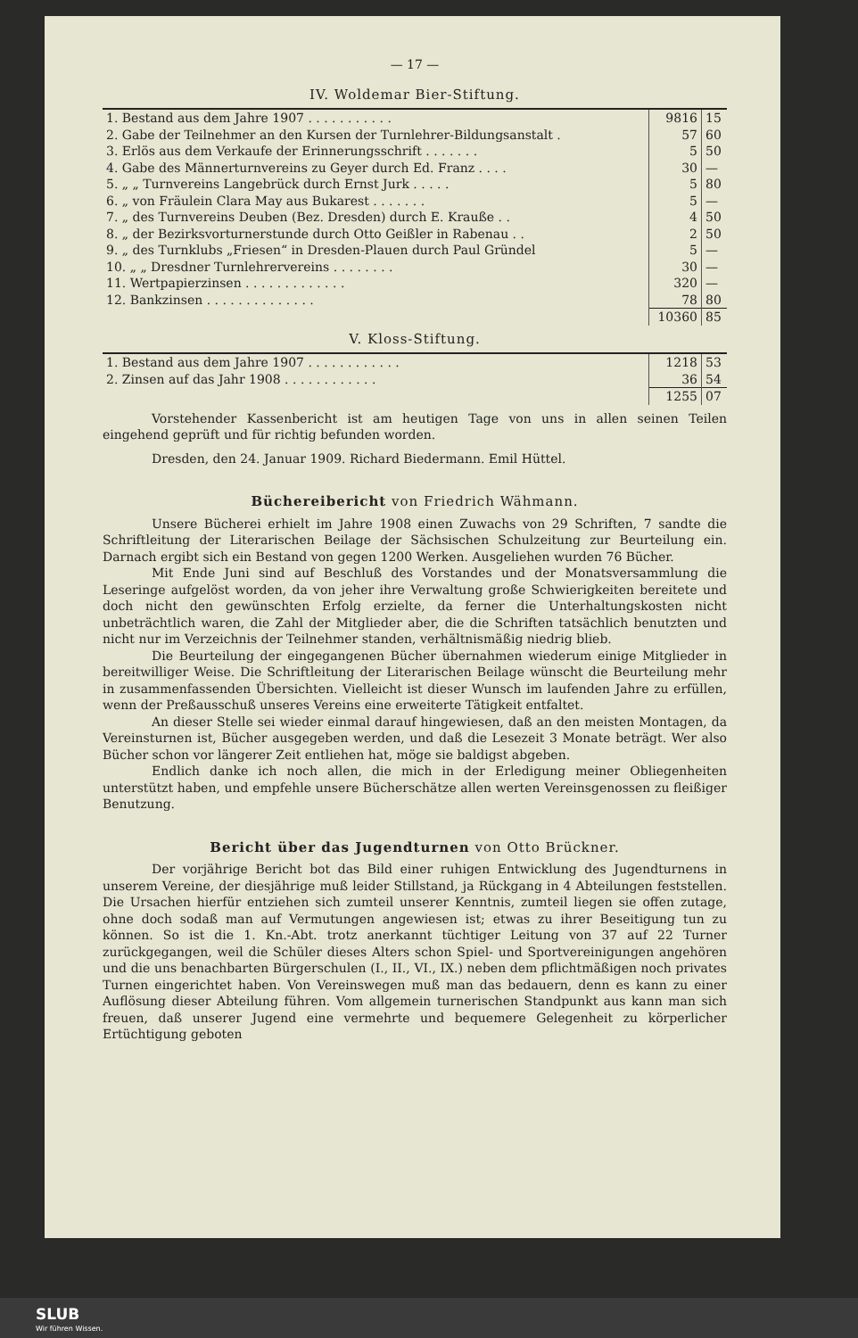— 17 —
IV. Woldemar Bier-Stiftung.
| 1. Bestand aus dem Jahre 1907 . . . . . . . . . . . | 9816 | 15 |
| 2. Gabe der Teilnehmer an den Kursen der Turnlehrer-Bildungsanstalt . | 57 | 60 |
| 3. Erlös aus dem Verkaufe der Erinnerungsschrift . . . . . . . | 5 | 50 |
| 4. Gabe des Männerturnvereins zu Geyer durch Ed. Franz . . . . | 30 | — |
| 5. „ „ Turnvereins Langebrück durch Ernst Jurk . . . . . | 5 | 80 |
| 6. „ von Fräulein Clara May aus Bukarest . . . . . . . | 5 | — |
| 7. „ des Turnvereins Deuben (Bez. Dresden) durch E. Krauße . . | 4 | 50 |
| 8. „ der Bezirksvorturnerstunde durch Otto Geißler in Rabenau . . | 2 | 50 |
| 9. „ des Turnklubs „Friesen“ in Dresden-Plauen durch Paul Gründel | 5 | — |
| 10. „ „ Dresdner Turnlehrervereins . . . . . . . . | 30 | — |
| 11. Wertpapierzinsen . . . . . . . . . . . . . | 320 | — |
| 12. Bankzinsen . . . . . . . . . . . . . . | 78 | 80 |
| | 10360 | 85 |
V. Kloss-Stiftung.
| 1. Bestand aus dem Jahre 1907 . . . . . . . . . . . . | 1218 | 53 |
| 2. Zinsen auf das Jahr 1908 . . . . . . . . . . . . | 36 | 54 |
| | 1255 | 07 |
Vorstehender Kassenbericht ist am heutigen Tage von uns in allen seinen Teilen eingehend geprüft und für richtig befunden worden.
Dresden, den 24. Januar 1909. Richard Biedermann. Emil Hüttel.
Büchereibericht von Friedrich Wähmann.
Unsere Bücherei erhielt im Jahre 1908 einen Zuwachs von 29 Schriften, 7 sandte die Schriftleitung der Literarischen Beilage der Sächsischen Schulzeitung zur Beurteilung ein. Darnach ergibt sich ein Bestand von gegen 1200 Werken. Ausgeliehen wurden 76 Bücher.
Mit Ende Juni sind auf Beschluß des Vorstandes und der Monatsversammlung die Leseringe aufgelöst worden, da von jeher ihre Verwaltung große Schwierigkeiten bereitete und doch nicht den gewünschten Erfolg erzielte, da ferner die Unterhaltungskosten nicht unbeträchtlich waren, die Zahl der Mitglieder aber, die die Schriften tatsächlich benutzten und nicht nur im Verzeichnis der Teilnehmer standen, verhältnismäßig niedrig blieb.
Die Beurteilung der eingegangenen Bücher übernahmen wiederum einige Mitglieder in bereitwilliger Weise. Die Schriftleitung der Literarischen Beilage wünscht die Beurteilung mehr in zusammenfassenden Übersichten. Vielleicht ist dieser Wunsch im laufenden Jahre zu erfüllen, wenn der Preßausschuß unseres Vereins eine erweiterte Tätigkeit entfaltet.
An dieser Stelle sei wieder einmal darauf hingewiesen, daß an den meisten Montagen, da Vereinsturnen ist, Bücher ausgegeben werden, und daß die Lesezeit 3 Monate beträgt. Wer also Bücher schon vor längerer Zeit entliehen hat, möge sie baldigst abgeben.
Endlich danke ich noch allen, die mich in der Erledigung meiner Obliegenheiten unterstützt haben, und empfehle unsere Bücherschätze allen werten Vereinsgenossen zu fleißiger Benutzung.
Bericht über das Jugendturnen von Otto Brückner.
Der vorjährige Bericht bot das Bild einer ruhigen Entwicklung des Jugendturnens in unserem Vereine, der diesjährige muß leider Stillstand, ja Rückgang in 4 Abteilungen feststellen. Die Ursachen hierfür entziehen sich zumteil unserer Kenntnis, zumteil liegen sie offen zutage, ohne doch sodaß man auf Vermutungen angewiesen ist; etwas zu ihrer Beseitigung tun zu können. So ist die 1. Kn.-Abt. trotz anerkannt tüchtiger Leitung von 37 auf 22 Turner zurückgegangen, weil die Schüler dieses Alters schon Spiel- und Sportvereinigungen angehören und die uns benachbarten Bürgerschulen (I., II., VI., IX.) neben dem pflichtmäßigen noch privates Turnen eingerichtet haben. Von Vereinswegen muß man das bedauern, denn es kann zu einer Auflösung dieser Abteilung führen. Vom allgemein turnerischen Standpunkt aus kann man sich freuen, daß unserer Jugend eine vermehrte und bequemere Gelegenheit zu körperlicher Ertüchtigung geboten
SLUB
Wir führen Wissen.